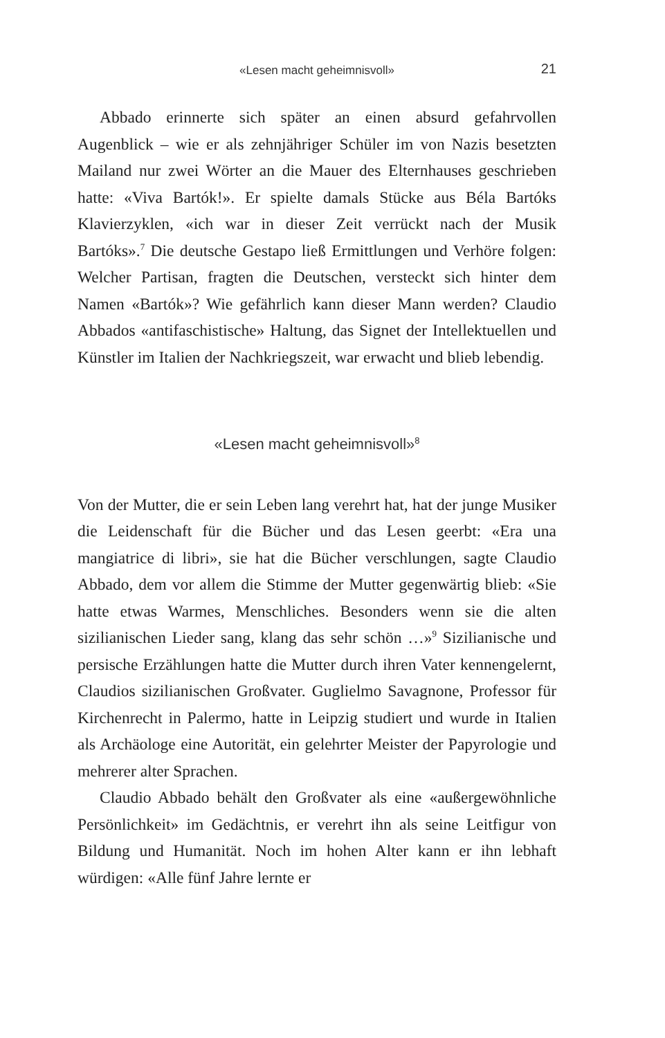«Lesen macht geheimnisvoll» 21
Abbado erinnerte sich später an einen absurd gefahrvollen Augenblick – wie er als zehnjähriger Schüler im von Nazis besetzten Mailand nur zwei Wörter an die Mauer des Elternhauses geschrieben hatte: «Viva Bartók!». Er spielte damals Stücke aus Béla Bartóks Klavierzyklen, «ich war in dieser Zeit verrückt nach der Musik Bartóks».<sup>7</sup> Die deutsche Gestapo ließ Ermittlungen und Verhöre folgen: Welcher Partisan, fragten die Deutschen, versteckt sich hinter dem Namen «Bartók»? Wie gefährlich kann dieser Mann werden? Claudio Abbados «antifaschistische» Haltung, das Signet der Intellektuellen und Künstler im Italien der Nachkriegszeit, war erwacht und blieb lebendig.
«Lesen macht geheimnisvoll»<sup>8</sup>
Von der Mutter, die er sein Leben lang verehrt hat, hat der junge Musiker die Leidenschaft für die Bücher und das Lesen geerbt: «Era una mangiatrice di libri», sie hat die Bücher verschlungen, sagte Claudio Abbado, dem vor allem die Stimme der Mutter gegenwärtig blieb: «Sie hatte etwas Warmes, Menschliches. Besonders wenn sie die alten sizilianischen Lieder sang, klang das sehr schön …»<sup>9</sup> Sizilianische und persische Erzählungen hatte die Mutter durch ihren Vater kennengelernt, Claudios sizilianischen Großvater. Guglielmo Savagnone, Professor für Kirchenrecht in Palermo, hatte in Leipzig studiert und wurde in Italien als Archäologe eine Autorität, ein gelehrter Meister der Papyrologie und mehrerer alter Sprachen.
Claudio Abbado behält den Großvater als eine «außergewöhnliche Persönlichkeit» im Gedächtnis, er verehrt ihn als seine Leitfigur von Bildung und Humanität. Noch im hohen Alter kann er ihn lebhaft würdigen: «Alle fünf Jahre lernte er